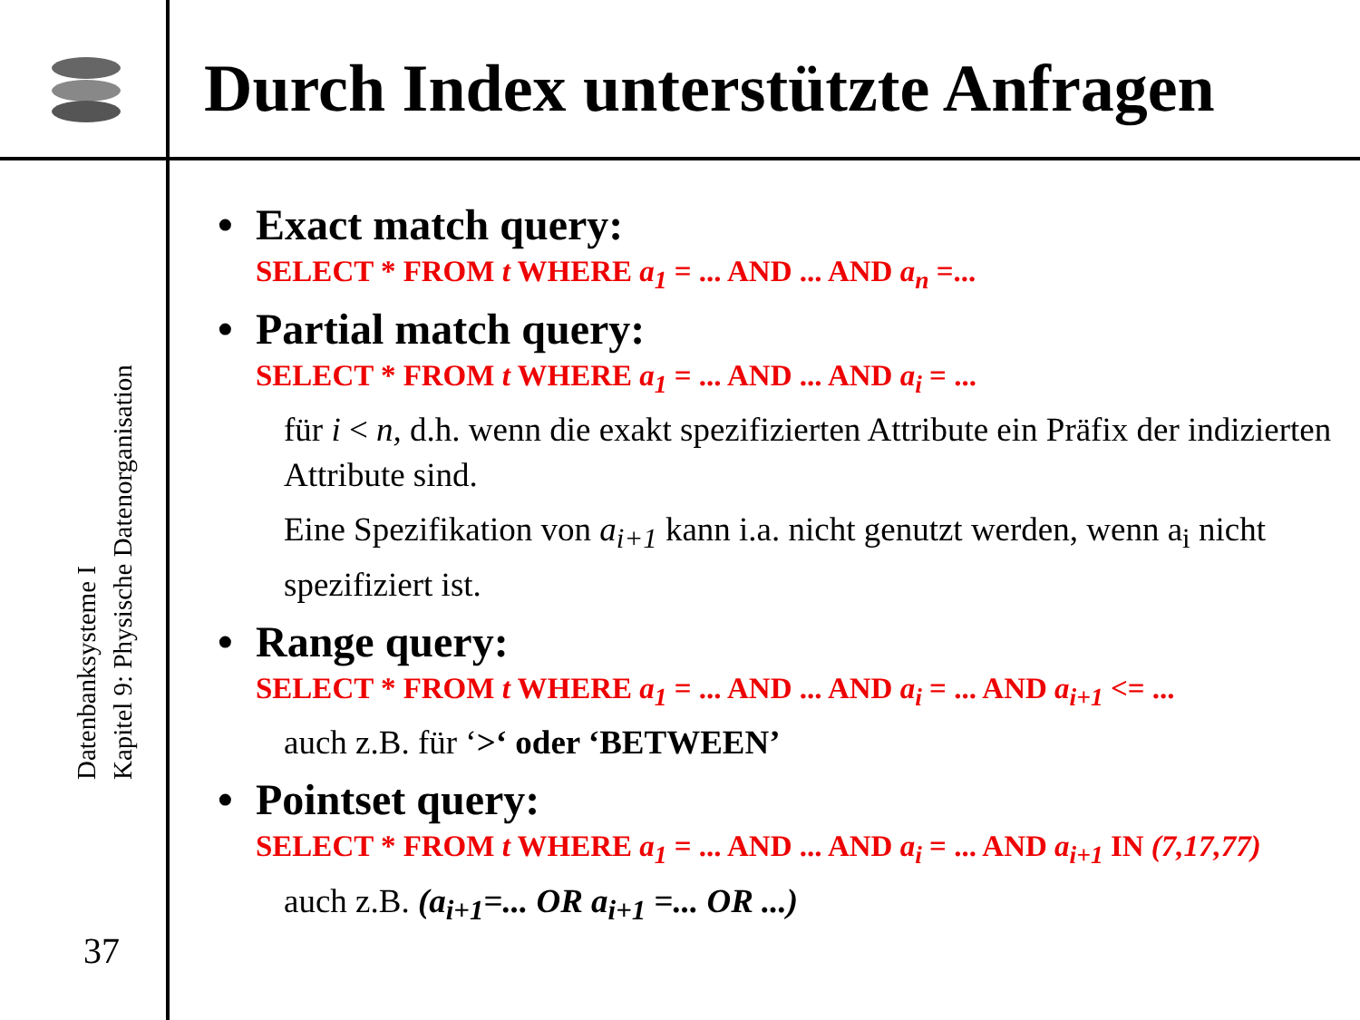Durch Index unterstützte Anfragen
Datenbanksysteme I
Kapitel 9: Physische Datenorganisation
37
• Exact match query:
SELECT * FROM t WHERE a<sub>1</sub> = ... AND ... AND a<sub>n</sub> =...
• Partial match query:
SELECT * FROM t WHERE a<sub>1</sub> = ... AND ... AND a<sub>i</sub> = ...
für i < n, d.h. wenn die exakt spezifizierten Attribute ein Präfix der indizierten Attribute sind.
Eine Spezifikation von a<sub>i+1</sub> kann i.a. nicht genutzt werden, wenn a<sub>i</sub> nicht spezifiziert ist.
• Range query:
SELECT * FROM t WHERE a<sub>1</sub> = ... AND ... AND a<sub>i</sub> = ... AND a<sub>i+1</sub> <= ...
auch z.B. für ‘>‘ oder ‘BETWEEN’
• Pointset query:
SELECT * FROM t WHERE a<sub>1</sub> = ... AND ... AND a<sub>i</sub> = ... AND a<sub>i+1</sub> IN (7,17,77)
auch z.B. (a<sub>i+1</sub>=... OR a<sub>i+1</sub> =... OR ...)